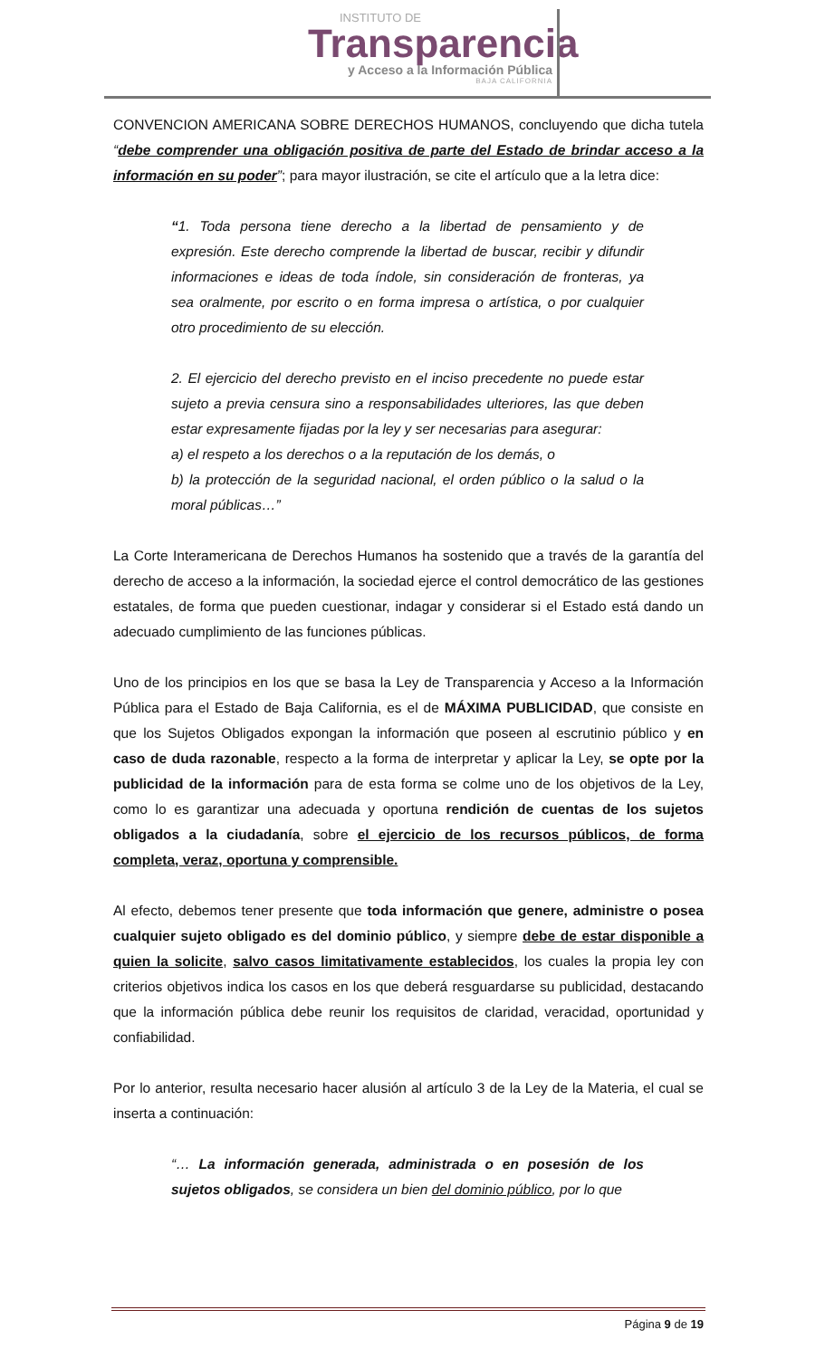INSTITUTO DE
Transparencia
y Acceso a la Información Pública
BAJA CALIFORNIA
CONVENCION AMERICANA SOBRE DERECHOS HUMANOS, concluyendo que dicha tutela “debe comprender una obligación positiva de parte del Estado de brindar acceso a la información en su poder”; para mayor ilustración, se cite el artículo que a la letra dice:
“1. Toda persona tiene derecho a la libertad de pensamiento y de expresión. Este derecho comprende la libertad de buscar, recibir y difundir informaciones e ideas de toda índole, sin consideración de fronteras, ya sea oralmente, por escrito o en forma impresa o artística, o por cualquier otro procedimiento de su elección.
2. El ejercicio del derecho previsto en el inciso precedente no puede estar sujeto a previa censura sino a responsabilidades ulteriores, las que deben estar expresamente fijadas por la ley y ser necesarias para asegurar:
a) el respeto a los derechos o a la reputación de los demás, o
b) la protección de la seguridad nacional, el orden público o la salud o la moral públicas…”
La Corte Interamericana de Derechos Humanos ha sostenido que a través de la garantía del derecho de acceso a la información, la sociedad ejerce el control democrático de las gestiones estatales, de forma que pueden cuestionar, indagar y considerar si el Estado está dando un adecuado cumplimiento de las funciones públicas.
Uno de los principios en los que se basa la Ley de Transparencia y Acceso a la Información Pública para el Estado de Baja California, es el de MÁXIMA PUBLICIDAD, que consiste en que los Sujetos Obligados expongan la información que poseen al escrutinio público y en caso de duda razonable, respecto a la forma de interpretar y aplicar la Ley, se opte por la publicidad de la información para de esta forma se colme uno de los objetivos de la Ley, como lo es garantizar una adecuada y oportuna rendición de cuentas de los sujetos obligados a la ciudadanía, sobre el ejercicio de los recursos públicos, de forma completa, veraz, oportuna y comprensible.
Al efecto, debemos tener presente que toda información que genere, administre o posea cualquier sujeto obligado es del dominio público, y siempre debe de estar disponible a quien la solicite, salvo casos limitativamente establecidos, los cuales la propia ley con criterios objetivos indica los casos en los que deberá resguardarse su publicidad, destacando que la información pública debe reunir los requisitos de claridad, veracidad, oportunidad y confiabilidad.
Por lo anterior, resulta necesario hacer alusión al artículo 3 de la Ley de la Materia, el cual se inserta a continuación:
“… La información generada, administrada o en posesión de los sujetos obligados, se considera un bien del dominio público, por lo que
Página 9 de 19